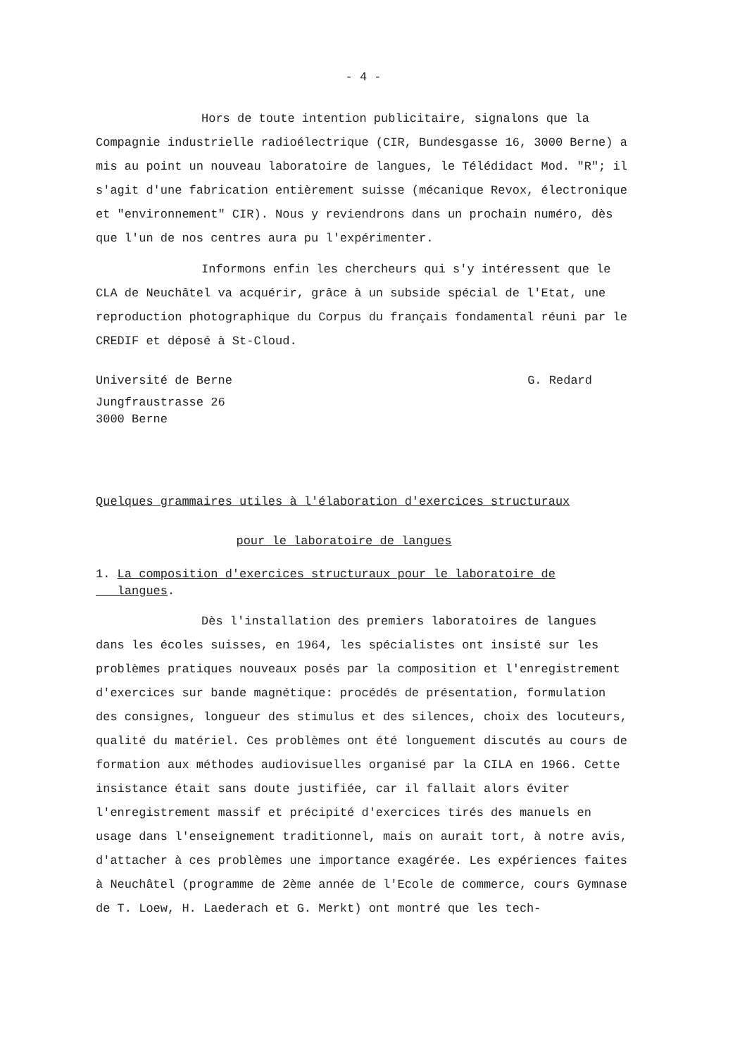- 4 -
Hors de toute intention publicitaire, signalons que la Compagnie industrielle radioélectrique (CIR, Bundesgasse 16, 3000 Berne) a mis au point un nouveau laboratoire de langues, le Télédidact Mod. "R"; il s'agit d'une fabrication entièrement suisse (mécanique Revox, électronique et "environnement" CIR). Nous y reviendrons dans un prochain numéro, dès que l'un de nos centres aura pu l'expérimenter.
Informons enfin les chercheurs qui s'y intéressent que le CLA de Neuchâtel va acquérir, grâce à un subside spécial de l'Etat, une reproduction photographique du Corpus du français fondamental réuni par le CREDIF et déposé à St-Cloud.
Université de Berne G. Redard
Jungfraustrasse 26
3000 Berne
Quelques grammaires utiles à l'élaboration d'exercices structuraux
pour le laboratoire de langues
1. La composition d'exercices structuraux pour le laboratoire de
langues.
Dès l'installation des premiers laboratoires de langues dans les écoles suisses, en 1964, les spécialistes ont insisté sur les problèmes pratiques nouveaux posés par la composition et l'enregistrement d'exercices sur bande magnétique: procédés de présentation, formulation des consignes, longueur des stimulus et des silences, choix des locuteurs, qualité du matériel. Ces problèmes ont été longuement discutés au cours de formation aux méthodes audiovisuelles organisé par la CILA en 1966. Cette insistance était sans doute justifiée, car il fallait alors éviter l'enregistrement massif et précipité d'exercices tirés des manuels en usage dans l'enseignement traditionnel, mais on aurait tort, à notre avis, d'attacher à ces problèmes une importance exagérée. Les expériences faites à Neuchâtel (programme de 2ème année de l'Ecole de commerce, cours Gymnase de T. Loew, H. Laederach et G. Merkt) ont montré que les tech-